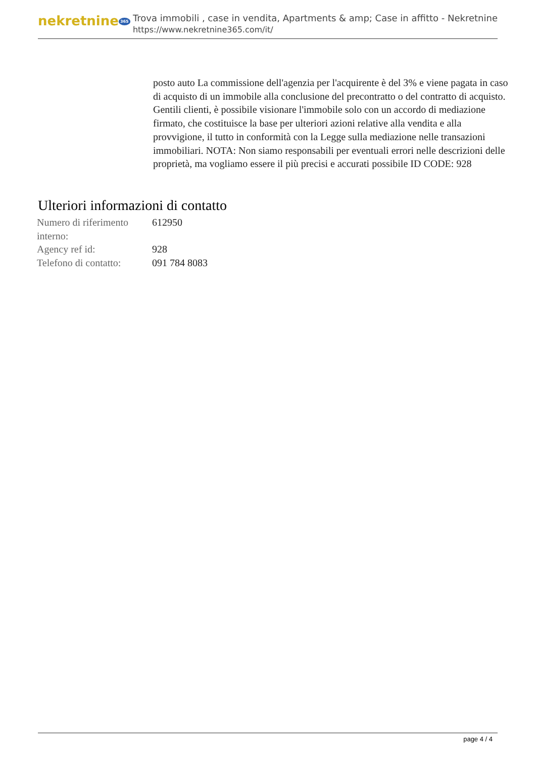nekretnine 365
Trova immobili , case in vendita, Apartments & amp; Case in affitto - Nekretnine
https://www.nekretnine365.com/it/
posto auto La commissione dell'agenzia per l'acquirente è del 3% e viene pagata in caso di acquisto di un immobile alla conclusione del precontratto o del contratto di acquisto. Gentili clienti, è possibile visionare l'immobile solo con un accordo di mediazione firmato, che costituisce la base per ulteriori azioni relative alla vendita e alla provvigione, il tutto in conformità con la Legge sulla mediazione nelle transazioni immobiliari. NOTA: Non siamo responsabili per eventuali errori nelle descrizioni delle proprietà, ma vogliamo essere il più precisi e accurati possibile ID CODE: 928
Ulteriori informazioni di contatto
| Numero di riferimento interno: | 612950 |
| Agency ref id: | 928 |
| Telefono di contatto: | 091 784 8083 |
page 4 / 4